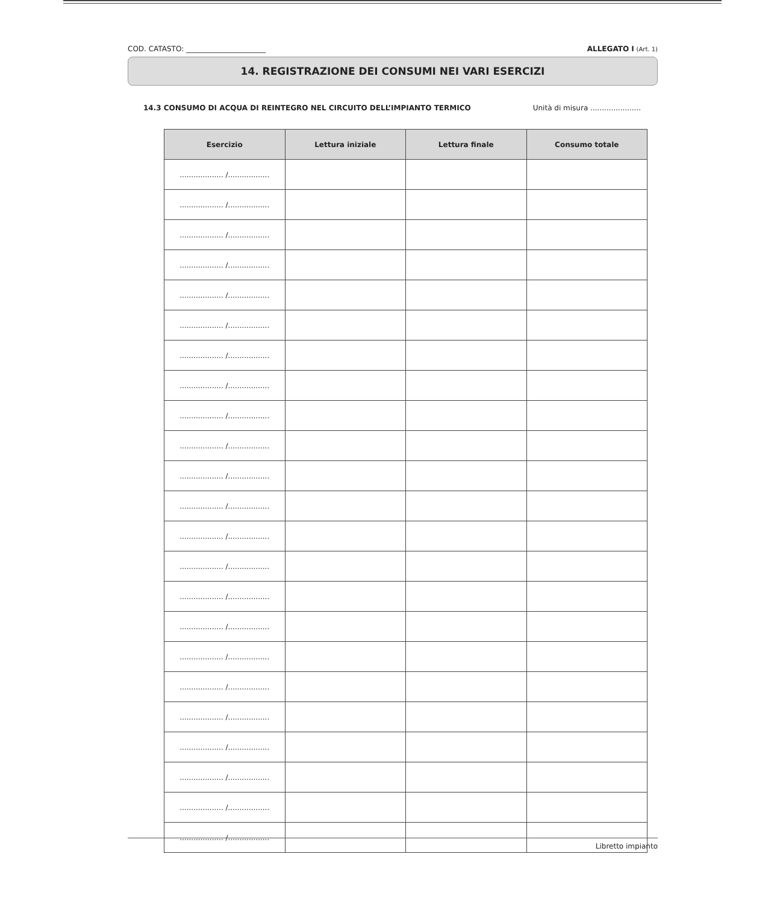COD. CATASTO: ______________________ ALLEGATO I (Art. 1)
14. REGISTRAZIONE DEI CONSUMI NEI VARI ESERCIZI
14.3 CONSUMO DI ACQUA DI REINTEGRO NEL CIRCUITO DELL’IMPIANTO TERMICO Unità di misura ......................
| Esercizio | Lettura iniziale | Lettura finale | Consumo totale |
| --- | --- | --- | --- |
| ................... /.................. | | | |
| ................... /.................. | | | |
| ................... /.................. | | | |
| ................... /.................. | | | |
| ................... /.................. | | | |
| ................... /.................. | | | |
| ................... /.................. | | | |
| ................... /.................. | | | |
| ................... /.................. | | | |
| ................... /.................. | | | |
| ................... /.................. | | | |
| ................... /.................. | | | |
| ................... /.................. | | | |
| ................... /.................. | | | |
| ................... /.................. | | | |
| ................... /.................. | | | |
| ................... /.................. | | | |
| ................... /.................. | | | |
| ................... /.................. | | | |
| ................... /.................. | | | |
| ................... /.................. | | | |
| ................... /.................. | | | |
| ................... /.................. | | | |
Libretto impianto